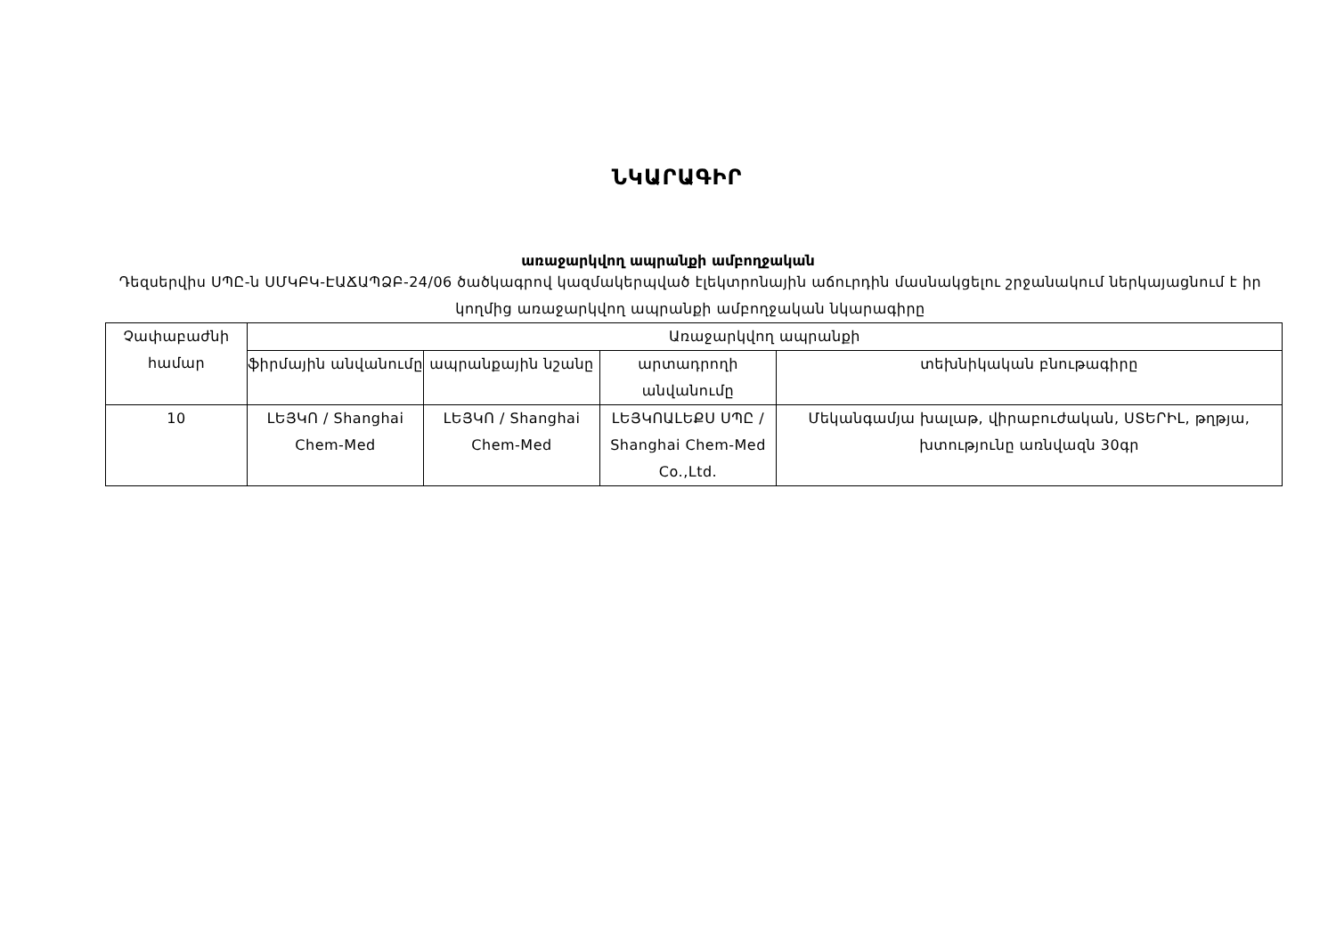ՆԿԱՐԱԳԻՐ
առաջարկվող ապրանքի ամբողջական
Դեզսերվիս ՍՊԸ-ն ՍՄԿԲԿ-ԷԱՃԱՊՁԲ-24/06 ծածկագրով կազմակերպված էլեկտրոնային աճուրդին մասնակցելու շրջանակում ներկայացնում է իր կողմից առաջարկվող ապրանքի ամբողջական նկարագիրը
| Չափաբաժնի համար | Առաջարկվող ապրանքի | | | |
| --- | --- | --- | --- | --- |
| | ֆիրմային անվանումը | ապրանքային նշանը | արտադրողի անվանումը | տեխնիկական բնութագիրը |
| 10 | ԼԵՅԿՈ / Shanghai Chem-Med | ԼԵՅԿՈ / Shanghai Chem-Med | ԼԵՅԿՈԱԼԵՔՍ ՍՊԸ / Shanghai Chem-Med Co.,Ltd. | Մեկանգամյա խալաթ, վիրաբուժական, ՍՏԵՐԻԼ, թղթյա, խտությունը առնվազն 30գր |